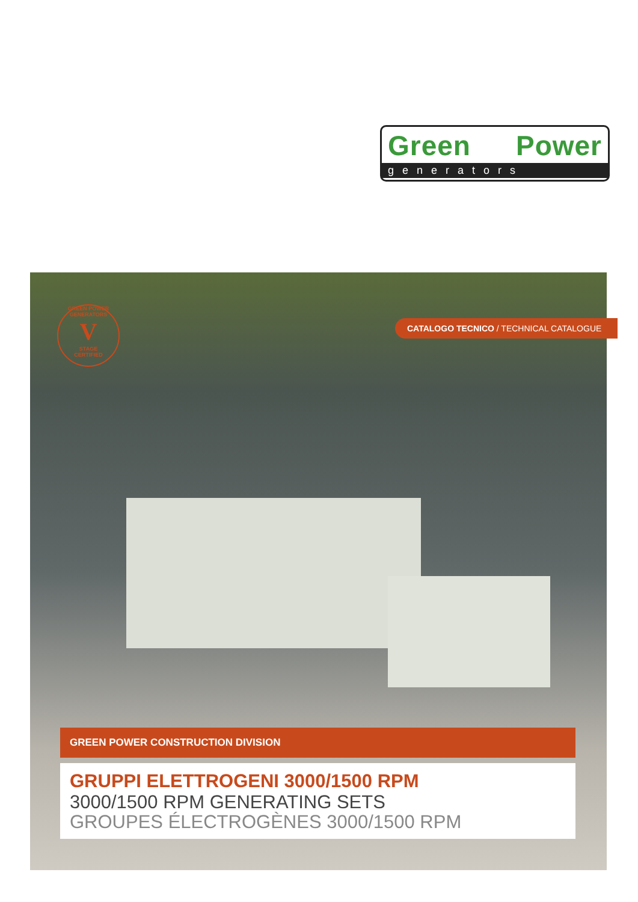Green Power
generators
GREEN POWER GENERATORS
V
STAGE
CERTIFIED
CATALOGO TECNICO / TECHNICAL CATALOGUE
GREEN POWER CONSTRUCTION DIVISION
GRUPPI ELETTROGENI 3000/1500 RPM
3000/1500 RPM GENERATING SETS
GROUPES ÉLECTROGÈNES 3000/1500 RPM